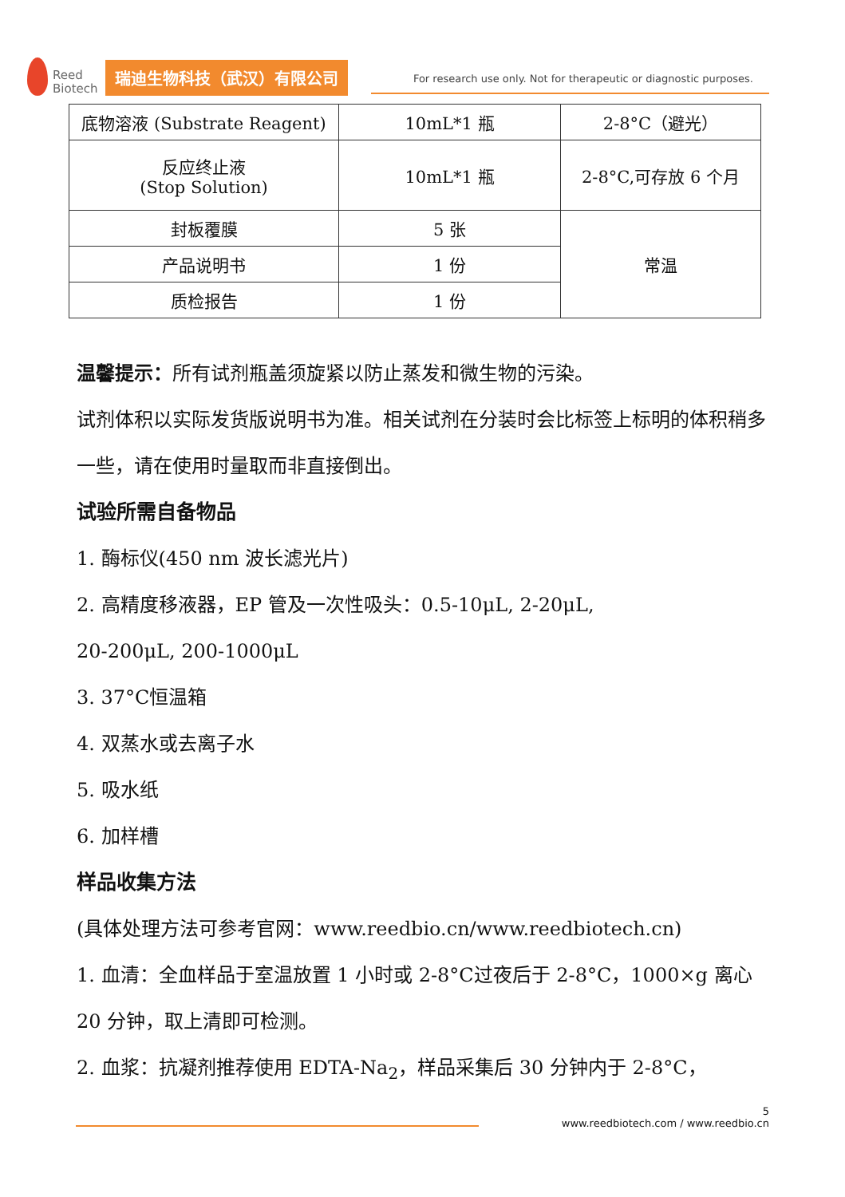Reed
Biotech
瑞迪生物科技（武汉）有限公司
For research use only. Not for therapeutic or diagnostic purposes.
| 底物溶液 (Substrate Reagent) | 10mL*1 瓶 | 2-8°C（避光） |
| 反应终止液 (Stop Solution) | 10mL*1 瓶 | 2-8°C,可存放 6 个月 |
| 封板覆膜 | 5 张 | 常温 |
| 产品说明书 | 1 份 | |
| 质检报告 | 1 份 | |
温馨提示：所有试剂瓶盖须旋紧以防止蒸发和微生物的污染。
试剂体积以实际发货版说明书为准。相关试剂在分装时会比标签上标明的体积稍多一些，请在使用时量取而非直接倒出。
试验所需自备物品
1. 酶标仪(450 nm 波长滤光片)
2. 高精度移液器，EP 管及一次性吸头：0.5-10μL, 2-20μL,
20-200μL, 200-1000μL
3. 37°C恒温箱
4. 双蒸水或去离子水
5. 吸水纸
6. 加样槽
样品收集方法
(具体处理方法可参考官网：www.reedbio.cn/www.reedbiotech.cn)
1. 血清：全血样品于室温放置 1 小时或 2-8°C过夜后于 2-8°C，1000×g 离心 20 分钟，取上清即可检测。
2. 血浆：抗凝剂推荐使用 EDTA-Na<sub>2</sub>，样品采集后 30 分钟内于 2-8°C，
5
www.reedbiotech.com / www.reedbio.cn